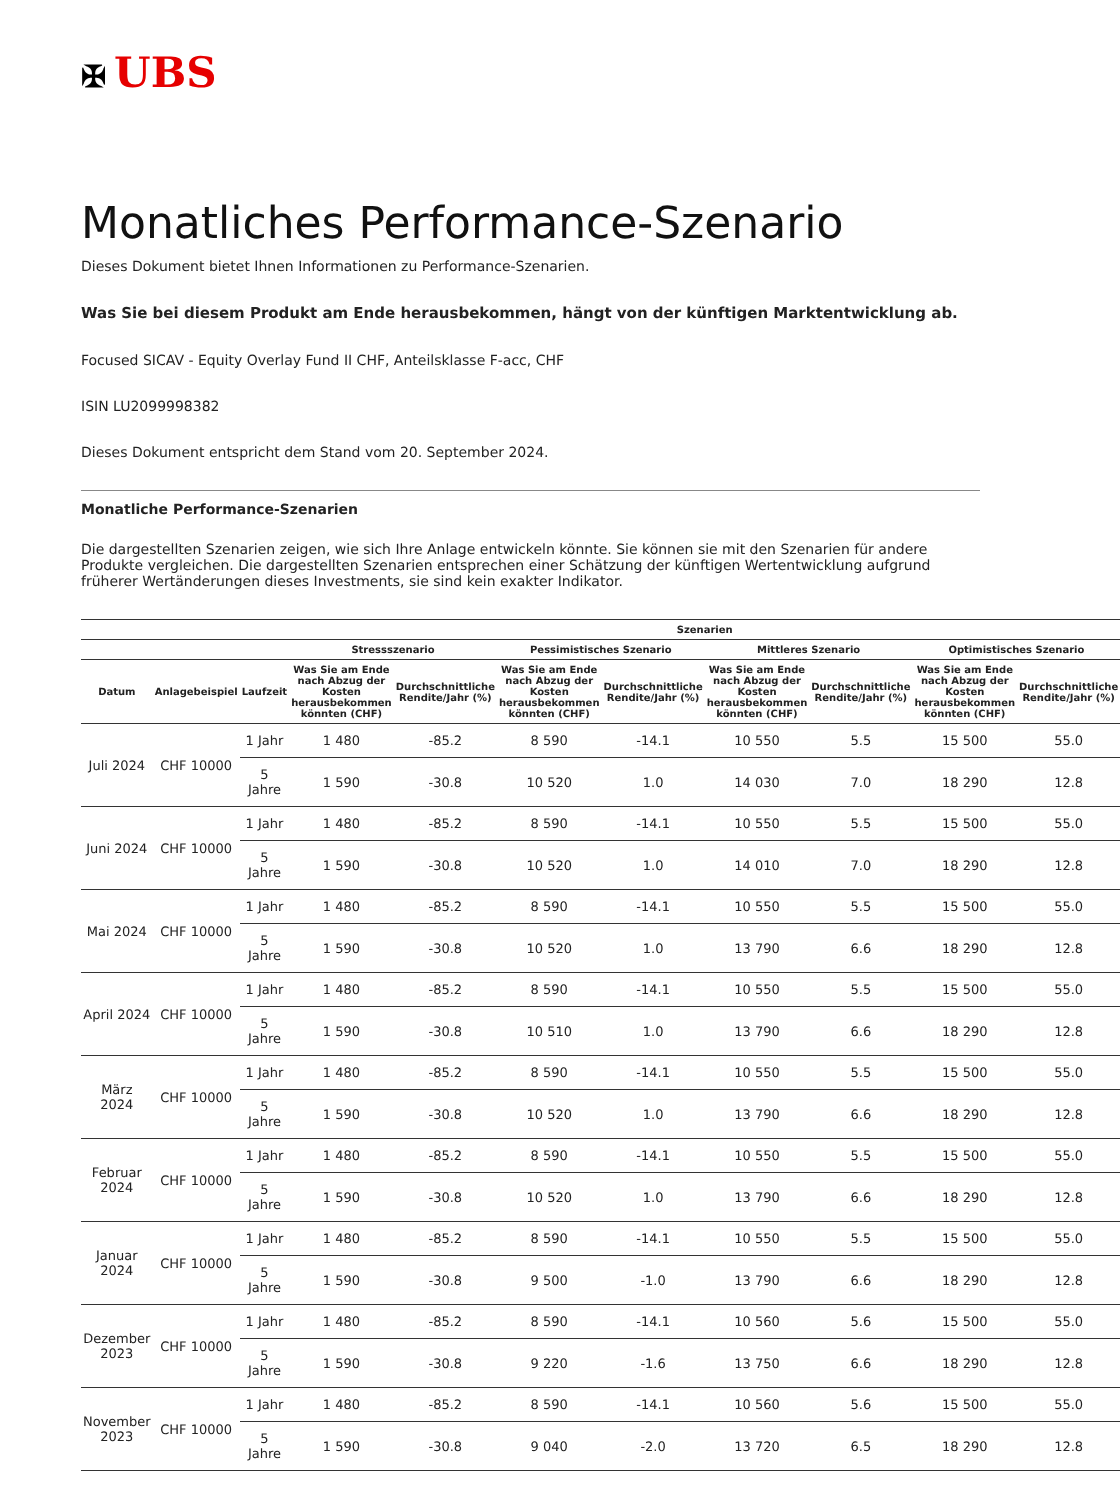✠ UBS
Monatliches Performance-Szenario
Dieses Dokument bietet Ihnen Informationen zu Performance-Szenarien.
Was Sie bei diesem Produkt am Ende herausbekommen, hängt von der künftigen Marktentwicklung ab.
Focused SICAV - Equity Overlay Fund II CHF, Anteilsklasse F-acc, CHF
ISIN LU2099998382
Dieses Dokument entspricht dem Stand vom 20. September 2024.
Monatliche Performance-Szenarien
Die dargestellten Szenarien zeigen, wie sich Ihre Anlage entwickeln könnte. Sie können sie mit den Szenarien für andere Produkte vergleichen. Die dargestellten Szenarien entsprechen einer Schätzung der künftigen Wertentwicklung aufgrund früherer Wertänderungen dieses Investments, sie sind kein exakter Indikator.
| | | | Szenarien | | | | | | | |
| --- | --- | --- | --- | --- | --- | --- | --- | --- | --- | --- |
| | | | Stressszenario | | Pessimistisches Szenario | | Mittleres Szenario | | Optimistisches Szenario | |
| Datum | Anlagebeispiel | Laufzeit | Was Sie am Ende nach Abzug der Kosten herausbekommen könnten (CHF) | Durchschnittliche Rendite/Jahr (%) | Was Sie am Ende nach Abzug der Kosten herausbekommen könnten (CHF) | Durchschnittliche Rendite/Jahr (%) | Was Sie am Ende nach Abzug der Kosten herausbekommen könnten (CHF) | Durchschnittliche Rendite/Jahr (%) | Was Sie am Ende nach Abzug der Kosten herausbekommen könnten (CHF) | Durchschnittliche Rendite/Jahr (%) |
| Juli 2024 | CHF 10000 | 1 Jahr | 1 480 | -85.2 | 8 590 | -14.1 | 10 550 | 5.5 | 15 500 | 55.0 |
| | | 5 Jahre | 1 590 | -30.8 | 10 520 | 1.0 | 14 030 | 7.0 | 18 290 | 12.8 |
| Juni 2024 | CHF 10000 | 1 Jahr | 1 480 | -85.2 | 8 590 | -14.1 | 10 550 | 5.5 | 15 500 | 55.0 |
| | | 5 Jahre | 1 590 | -30.8 | 10 520 | 1.0 | 14 010 | 7.0 | 18 290 | 12.8 |
| Mai 2024 | CHF 10000 | 1 Jahr | 1 480 | -85.2 | 8 590 | -14.1 | 10 550 | 5.5 | 15 500 | 55.0 |
| | | 5 Jahre | 1 590 | -30.8 | 10 520 | 1.0 | 13 790 | 6.6 | 18 290 | 12.8 |
| April 2024 | CHF 10000 | 1 Jahr | 1 480 | -85.2 | 8 590 | -14.1 | 10 550 | 5.5 | 15 500 | 55.0 |
| | | 5 Jahre | 1 590 | -30.8 | 10 510 | 1.0 | 13 790 | 6.6 | 18 290 | 12.8 |
| März 2024 | CHF 10000 | 1 Jahr | 1 480 | -85.2 | 8 590 | -14.1 | 10 550 | 5.5 | 15 500 | 55.0 |
| | | 5 Jahre | 1 590 | -30.8 | 10 520 | 1.0 | 13 790 | 6.6 | 18 290 | 12.8 |
| Februar 2024 | CHF 10000 | 1 Jahr | 1 480 | -85.2 | 8 590 | -14.1 | 10 550 | 5.5 | 15 500 | 55.0 |
| | | 5 Jahre | 1 590 | -30.8 | 10 520 | 1.0 | 13 790 | 6.6 | 18 290 | 12.8 |
| Januar 2024 | CHF 10000 | 1 Jahr | 1 480 | -85.2 | 8 590 | -14.1 | 10 550 | 5.5 | 15 500 | 55.0 |
| | | 5 Jahre | 1 590 | -30.8 | 9 500 | -1.0 | 13 790 | 6.6 | 18 290 | 12.8 |
| Dezember 2023 | CHF 10000 | 1 Jahr | 1 480 | -85.2 | 8 590 | -14.1 | 10 560 | 5.6 | 15 500 | 55.0 |
| | | 5 Jahre | 1 590 | -30.8 | 9 220 | -1.6 | 13 750 | 6.6 | 18 290 | 12.8 |
| November 2023 | CHF 10000 | 1 Jahr | 1 480 | -85.2 | 8 590 | -14.1 | 10 560 | 5.6 | 15 500 | 55.0 |
| | | 5 Jahre | 1 590 | -30.8 | 9 040 | -2.0 | 13 720 | 6.5 | 18 290 | 12.8 |